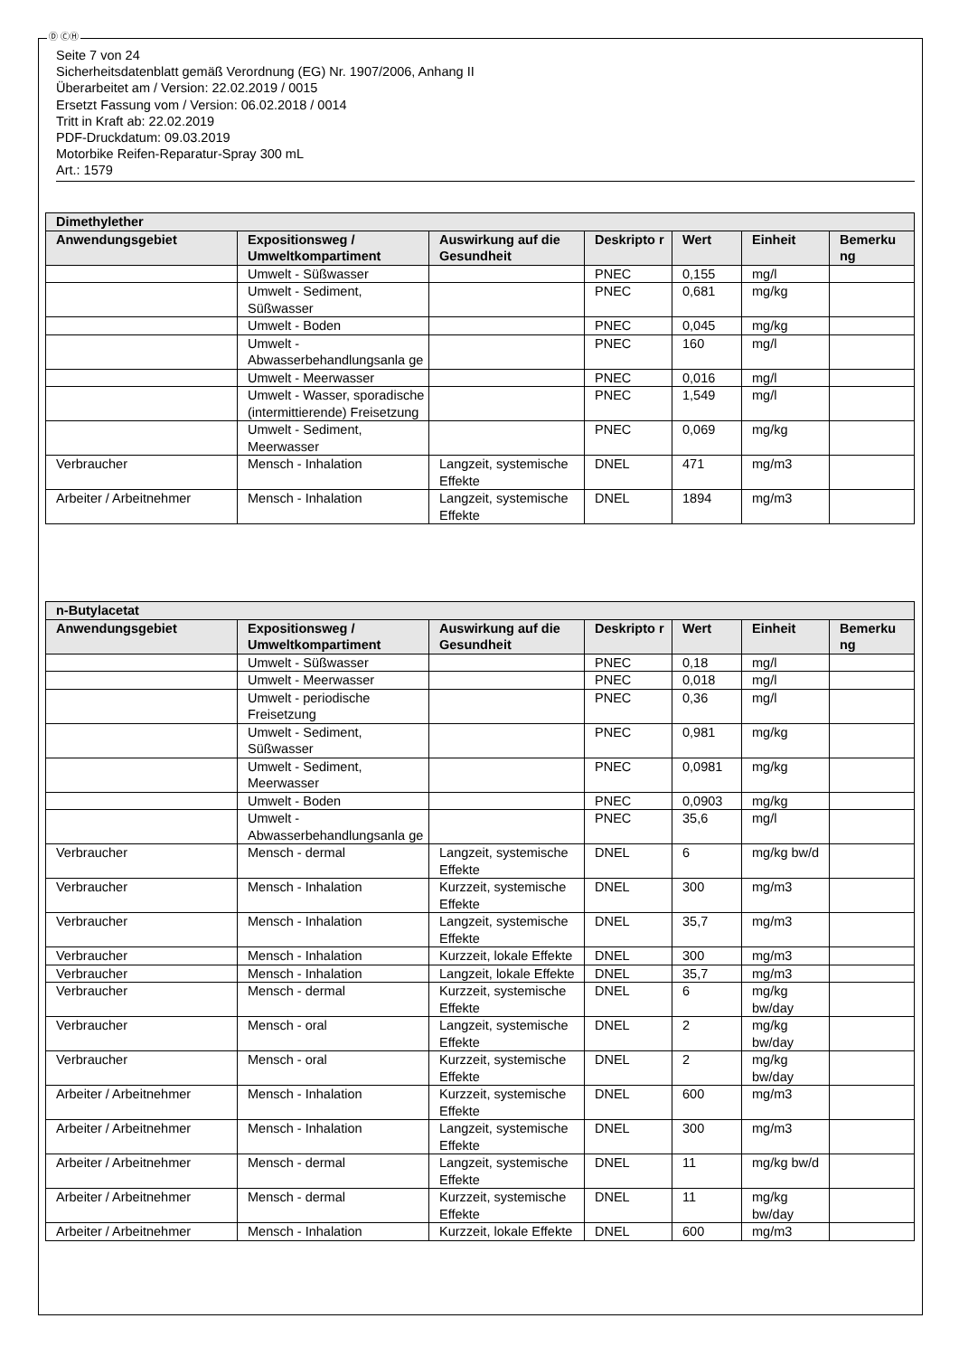Ⓓ ⒸⒽ
Seite 7 von 24
Sicherheitsdatenblatt gemäß Verordnung (EG) Nr. 1907/2006, Anhang II
Überarbeitet am / Version: 22.02.2019 / 0015
Ersetzt Fassung vom / Version: 06.02.2018 / 0014
Tritt in Kraft ab: 22.02.2019
PDF-Druckdatum: 09.03.2019
Motorbike Reifen-Reparatur-Spray 300 mL
Art.: 1579
| Dimethylether | | | | | | |
| --- | --- | --- | --- | --- | --- | --- |
| Anwendungsgebiet | Expositionsweg / Umweltkompartiment | Auswirkung auf die Gesundheit | Deskripto r | Wert | Einheit | Bemerku ng |
| | Umwelt - Süßwasser | | PNEC | 0,155 | mg/l | |
| | Umwelt - Sediment, Süßwasser | | PNEC | 0,681 | mg/kg | |
| | Umwelt - Boden | | PNEC | 0,045 | mg/kg | |
| | Umwelt - Abwasserbehandlungsanla ge | | PNEC | 160 | mg/l | |
| | Umwelt - Meerwasser | | PNEC | 0,016 | mg/l | |
| | Umwelt - Wasser, sporadische (intermittierende) Freisetzung | | PNEC | 1,549 | mg/l | |
| | Umwelt - Sediment, Meerwasser | | PNEC | 0,069 | mg/kg | |
| Verbraucher | Mensch - Inhalation | Langzeit, systemische Effekte | DNEL | 471 | mg/m3 | |
| Arbeiter / Arbeitnehmer | Mensch - Inhalation | Langzeit, systemische Effekte | DNEL | 1894 | mg/m3 | |
| n-Butylacetat | | | | | | |
| --- | --- | --- | --- | --- | --- | --- |
| Anwendungsgebiet | Expositionsweg / Umweltkompartiment | Auswirkung auf die Gesundheit | Deskripto r | Wert | Einheit | Bemerku ng |
| | Umwelt - Süßwasser | | PNEC | 0,18 | mg/l | |
| | Umwelt - Meerwasser | | PNEC | 0,018 | mg/l | |
| | Umwelt - periodische Freisetzung | | PNEC | 0,36 | mg/l | |
| | Umwelt - Sediment, Süßwasser | | PNEC | 0,981 | mg/kg | |
| | Umwelt - Sediment, Meerwasser | | PNEC | 0,0981 | mg/kg | |
| | Umwelt - Boden | | PNEC | 0,0903 | mg/kg | |
| | Umwelt - Abwasserbehandlungsanla ge | | PNEC | 35,6 | mg/l | |
| Verbraucher | Mensch - dermal | Langzeit, systemische Effekte | DNEL | 6 | mg/kg bw/d | |
| Verbraucher | Mensch - Inhalation | Kurzzeit, systemische Effekte | DNEL | 300 | mg/m3 | |
| Verbraucher | Mensch - Inhalation | Langzeit, systemische Effekte | DNEL | 35,7 | mg/m3 | |
| Verbraucher | Mensch - Inhalation | Kurzzeit, lokale Effekte | DNEL | 300 | mg/m3 | |
| Verbraucher | Mensch - Inhalation | Langzeit, lokale Effekte | DNEL | 35,7 | mg/m3 | |
| Verbraucher | Mensch - dermal | Kurzzeit, systemische Effekte | DNEL | 6 | mg/kg bw/day | |
| Verbraucher | Mensch - oral | Langzeit, systemische Effekte | DNEL | 2 | mg/kg bw/day | |
| Verbraucher | Mensch - oral | Kurzzeit, systemische Effekte | DNEL | 2 | mg/kg bw/day | |
| Arbeiter / Arbeitnehmer | Mensch - Inhalation | Kurzzeit, systemische Effekte | DNEL | 600 | mg/m3 | |
| Arbeiter / Arbeitnehmer | Mensch - Inhalation | Langzeit, systemische Effekte | DNEL | 300 | mg/m3 | |
| Arbeiter / Arbeitnehmer | Mensch - dermal | Langzeit, systemische Effekte | DNEL | 11 | mg/kg bw/d | |
| Arbeiter / Arbeitnehmer | Mensch - dermal | Kurzzeit, systemische Effekte | DNEL | 11 | mg/kg bw/day | |
| Arbeiter / Arbeitnehmer | Mensch - Inhalation | Kurzzeit, lokale Effekte | DNEL | 600 | mg/m3 | |